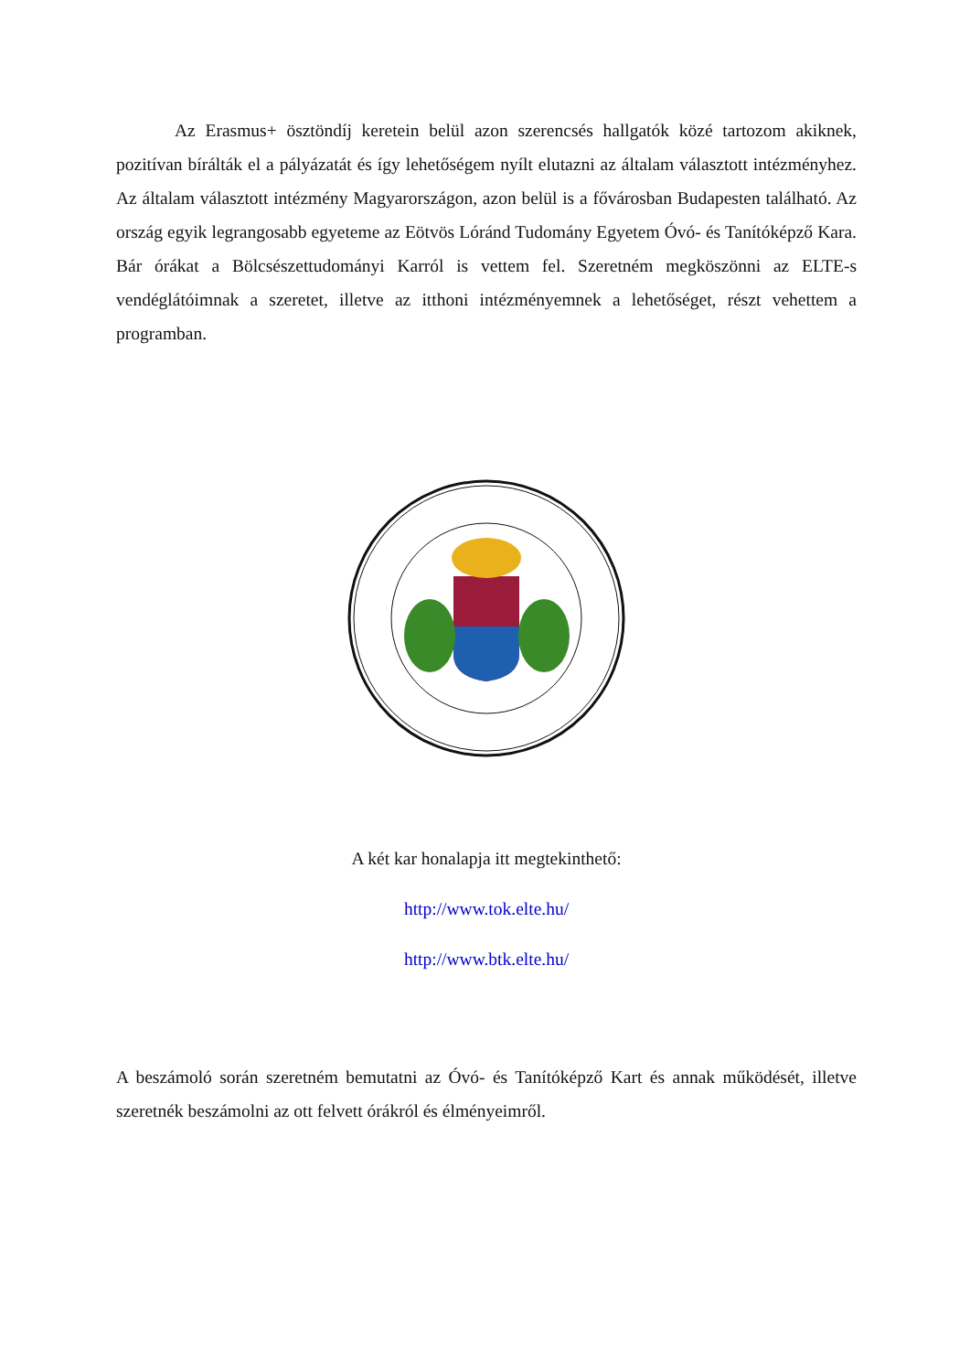Az Erasmus+ ösztöndíj keretein belül azon szerencsés hallgatók közé tartozom akiknek, pozitívan bírálták el a pályázatát és így lehetőségem nyílt elutazni az általam választott intézményhez. Az általam választott intézmény Magyarországon, azon belül is a fővárosban Budapesten található. Az ország egyik legrangosabb egyeteme az Eötvös Lóránd Tudomány Egyetem Óvó- és Tanítóképző Kara. Bár órákat a Bölcsészettudományi Karról is vettem fel. Szeretném megköszönni az ELTE-s vendéglátóimnak a szeretet, illetve az itthoni intézményemnek a lehetőséget, részt vehettem a programban.
A két kar honalapja itt megtekinthető:
http://www.tok.elte.hu/
http://www.btk.elte.hu/
A beszámoló során szeretném bemutatni az Óvó- és Tanítóképző Kart és annak működését, illetve szeretnék beszámolni az ott felvett órákról és élményeimről.